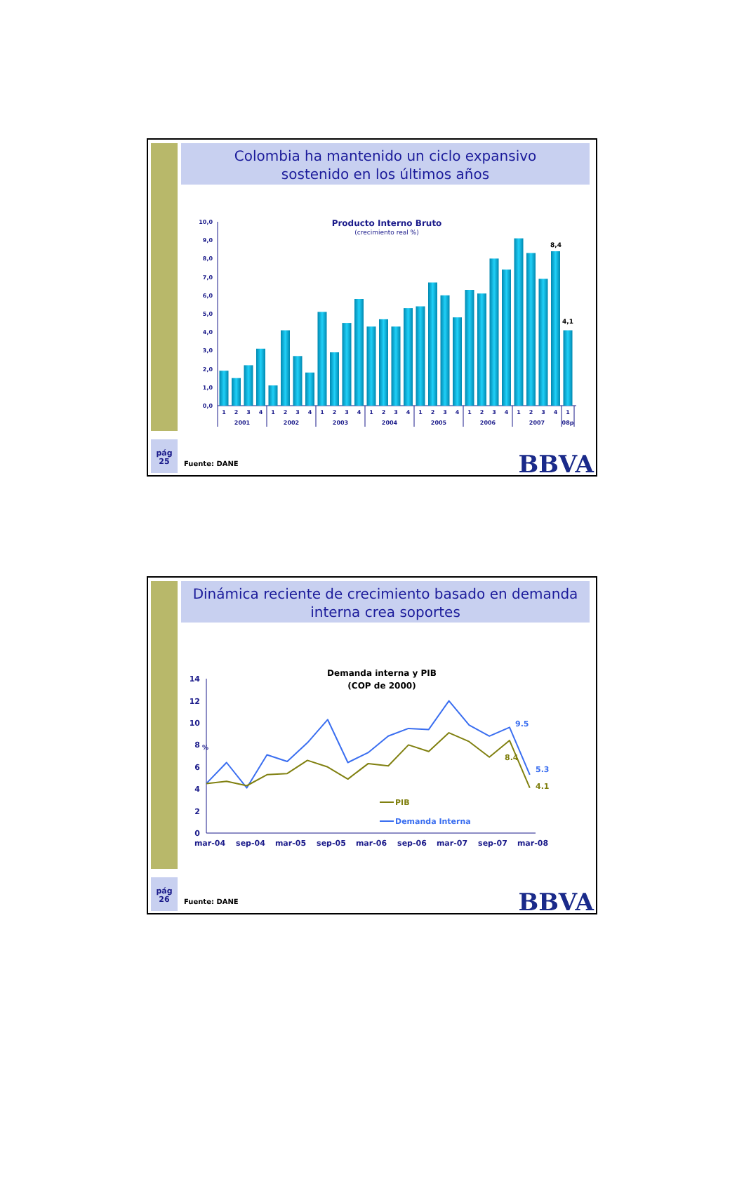Colombia ha mantenido un ciclo expansivo
sostenido en los últimos años
pág
25
Producto Interno Bruto
(crecimiento real %)
0,0
1,0
2,0
3,0
4,0
5,0
6,0
7,0
8,0
9,0
10,0
8,4
4,1
1
2
3
4
1
2
3
4
1
2
3
4
1
2
3
4
1
2
3
4
1
2
3
4
1
2
3
4
1
2001
2002
2003
2004
2005
2006
2007
08p
Fuente: DANE
BBVA
Dinámica reciente de crecimiento basado en demanda
interna crea soportes
pág
26
Demanda interna y PIB
(COP de 2000)
0
2
4
6
8
10
12
14
%
9.5
5.3
8.4
4.1
PIB
Demanda Interna
mar-04
sep-04
mar-05
sep-05
mar-06
sep-06
mar-07
sep-07
mar-08
Fuente: DANE
BBVA